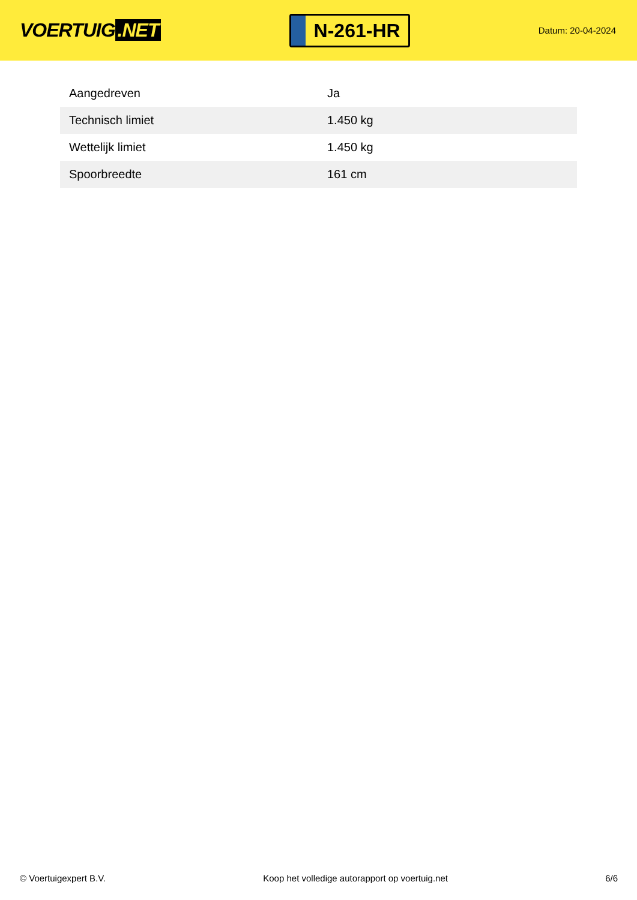VOERTUIG.NET
N-261-HR
Datum: 20-04-2024
| Aangedreven | Ja |
| Technisch limiet | 1.450 kg |
| Wettelijk limiet | 1.450 kg |
| Spoorbreedte | 161 cm |
© Voertuigexpert B.V. Koop het volledige autorapport op voertuig.net 6/6